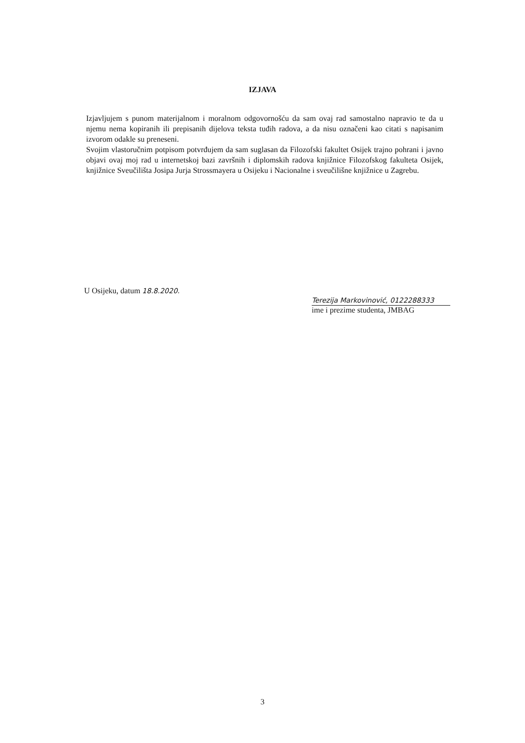IZJAVA
Izjavljujem s punom materijalnom i moralnom odgovornošću da sam ovaj rad samostalno napravio te da u njemu nema kopiranih ili prepisanih dijelova teksta tuđih radova, a da nisu označeni kao citati s napisanim izvorom odakle su preneseni.
Svojim vlastoručnim potpisom potvrđujem da sam suglasan da Filozofski fakultet Osijek trajno pohrani i javno objavi ovaj moj rad u internetskoj bazi završnih i diplomskih radova knjižnice Filozofskog fakulteta Osijek, knjižnice Sveučilišta Josipa Jurja Strossmayera u Osijeku i Nacionalne i sveučilišne knjižnice u Zagrebu.
U Osijeku, datum 18.8.2020.
Terezija Markovinović, 0122288333
ime i prezime studenta, JMBAG
3